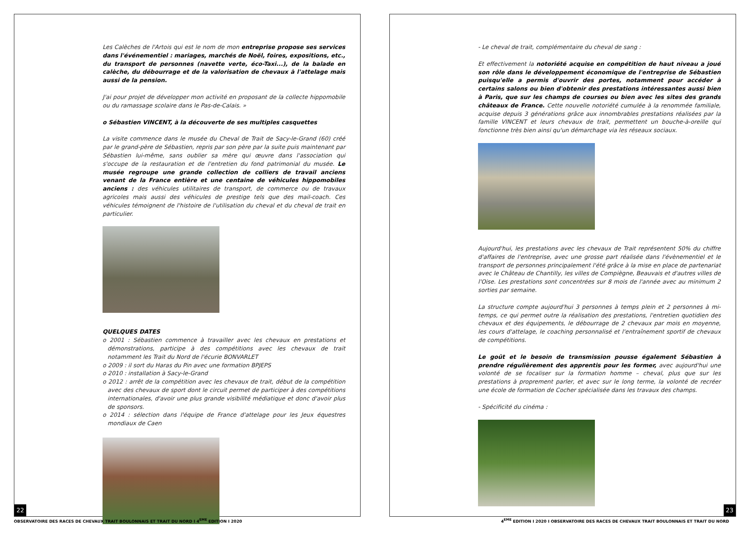Les Calèches de l'Artois qui est le nom de mon entreprise propose ses services dans l'événementiel : mariages, marchés de Noël, foires, expositions, etc., du transport de personnes (navette verte, éco-Taxi...), de la balade en calèche, du débourrage et de la valorisation de chevaux à l'attelage mais aussi de la pension.
J'ai pour projet de développer mon activité en proposant de la collecte hippomobile ou du ramassage scolaire dans le Pas-de-Calais. »
o Sébastien VINCENT, à la découverte de ses multiples casquettes
La visite commence dans le musée du Cheval de Trait de Sacy-le-Grand (60) créé par le grand-père de Sébastien, repris par son père par la suite puis maintenant par Sébastien lui-même, sans oublier sa mère qui œuvre dans l'association qui s'occupe de la restauration et de l'entretien du fond patrimonial du musée. Le musée regroupe une grande collection de colliers de travail anciens venant de la France entière et une centaine de véhicules hippomobiles anciens : des véhicules utilitaires de transport, de commerce ou de travaux agricoles mais aussi des véhicules de prestige tels que des mail-coach. Ces véhicules témoignent de l'histoire de l'utilisation du cheval et du cheval de trait en particulier.
QUELQUES DATES
o 2001 : Sébastien commence à travailler avec les chevaux en prestations et démonstrations, participe à des compétitions avec les chevaux de trait notamment les Trait du Nord de l'écurie BONVARLET
o 2009 : il sort du Haras du Pin avec une formation BPJEPS
o 2010 : installation à Sacy-le-Grand
o 2012 : arrêt de la compétition avec les chevaux de trait, début de la compétition avec des chevaux de sport dont le circuit permet de participer à des compétitions internationales, d'avoir une plus grande visibilité médiatique et donc d'avoir plus de sponsors.
o 2014 : sélection dans l'équipe de France d'attelage pour les Jeux équestres mondiaux de Caen
22
OBSERVATOIRE DES RACES DE CHEVAUX TRAIT BOULONNAIS ET TRAIT DU NORD I 4<sup>EME</sup> EDITION I 2020
- Le cheval de trait, complémentaire du cheval de sang :
Et effectivement la notoriété acquise en compétition de haut niveau a joué son rôle dans le développement économique de l'entreprise de Sébastien puisqu'elle a permis d'ouvrir des portes, notamment pour accéder à certains salons ou bien d'obtenir des prestations intéressantes aussi bien à Paris, que sur les champs de courses ou bien avec les sites des grands châteaux de France. Cette nouvelle notoriété cumulée à la renommée familiale, acquise depuis 3 générations grâce aux innombrables prestations réalisées par la famille VINCENT et leurs chevaux de trait, permettent un bouche-à-oreille qui fonctionne très bien ainsi qu'un démarchage via les réseaux sociaux.
Aujourd'hui, les prestations avec les chevaux de Trait représentent 50% du chiffre d'affaires de l'entreprise, avec une grosse part réalisée dans l'évènementiel et le transport de personnes principalement l'été grâce à la mise en place de partenariat avec le Château de Chantilly, les villes de Compiègne, Beauvais et d'autres villes de l'Oise. Les prestations sont concentrées sur 8 mois de l'année avec au minimum 2 sorties par semaine.
La structure compte aujourd'hui 3 personnes à temps plein et 2 personnes à mi-temps, ce qui permet outre la réalisation des prestations, l'entretien quotidien des chevaux et des équipements, le débourrage de 2 chevaux par mois en moyenne, les cours d'attelage, le coaching personnalisé et l'entraînement sportif de chevaux de compétitions.
Le goût et le besoin de transmission pousse également Sébastien à prendre régulièrement des apprentis pour les former, avec aujourd'hui une volonté de se focaliser sur la formation homme – cheval, plus que sur les prestations à proprement parler, et avec sur le long terme, la volonté de recréer une école de formation de Cocher spécialisée dans les travaux des champs.
- Spécificité du cinéma :
23
4<sup>EME</sup> EDITION I 2020 I OBSERVATOIRE DES RACES DE CHEVAUX TRAIT BOULONNAIS ET TRAIT DU NORD